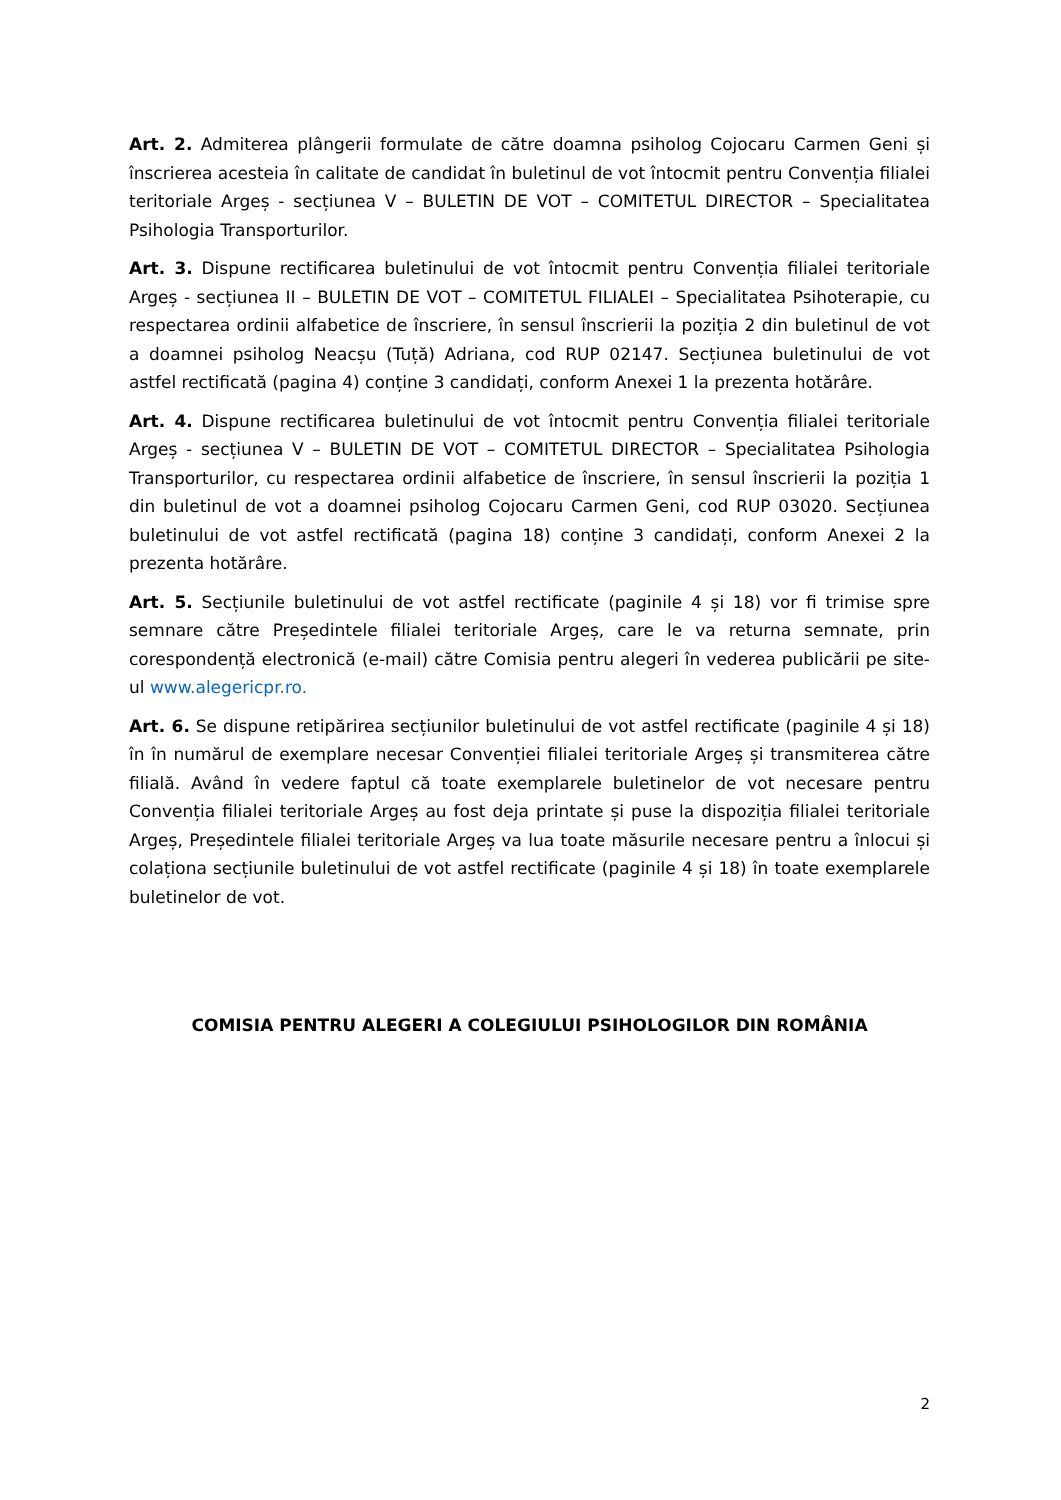Art. 2. Admiterea plângerii formulate de către doamna psiholog Cojocaru Carmen Geni și înscrierea acesteia în calitate de candidat în buletinul de vot întocmit pentru Convenția filialei teritoriale Argeș - secțiunea V – BULETIN DE VOT – COMITETUL DIRECTOR – Specialitatea Psihologia Transporturilor.
Art. 3. Dispune rectificarea buletinului de vot întocmit pentru Convenția filialei teritoriale Argeș - secțiunea II – BULETIN DE VOT – COMITETUL FILIALEI – Specialitatea Psihoterapie, cu respectarea ordinii alfabetice de înscriere, în sensul înscrierii la poziția 2 din buletinul de vot a doamnei psiholog Neacșu (Tuță) Adriana, cod RUP 02147. Secțiunea buletinului de vot astfel rectificată (pagina 4) conține 3 candidați, conform Anexei 1 la prezenta hotărâre.
Art. 4. Dispune rectificarea buletinului de vot întocmit pentru Convenția filialei teritoriale Argeș - secțiunea V – BULETIN DE VOT – COMITETUL DIRECTOR – Specialitatea Psihologia Transporturilor, cu respectarea ordinii alfabetice de înscriere, în sensul înscrierii la poziția 1 din buletinul de vot a doamnei psiholog Cojocaru Carmen Geni, cod RUP 03020. Secțiunea buletinului de vot astfel rectificată (pagina 18) conține 3 candidați, conform Anexei 2 la prezenta hotărâre.
Art. 5. Secțiunile buletinului de vot astfel rectificate (paginile 4 și 18) vor fi trimise spre semnare către Președintele filialei teritoriale Argeș, care le va returna semnate, prin corespondență electronică (e-mail) către Comisia pentru alegeri în vederea publicării pe site-ul www.alegericpr.ro.
Art. 6. Se dispune retipărirea secțiunilor buletinului de vot astfel rectificate (paginile 4 și 18) în în numărul de exemplare necesar Convenției filialei teritoriale Argeș și transmiterea către filială. Având în vedere faptul că toate exemplarele buletinelor de vot necesare pentru Convenția filialei teritoriale Argeș au fost deja printate și puse la dispoziția filialei teritoriale Argeș, Președintele filialei teritoriale Argeș va lua toate măsurile necesare pentru a înlocui și colaționa secțiunile buletinului de vot astfel rectificate (paginile 4 și 18) în toate exemplarele buletinelor de vot.
COMISIA PENTRU ALEGERI A COLEGIULUI PSIHOLOGILOR DIN ROMÂNIA
2